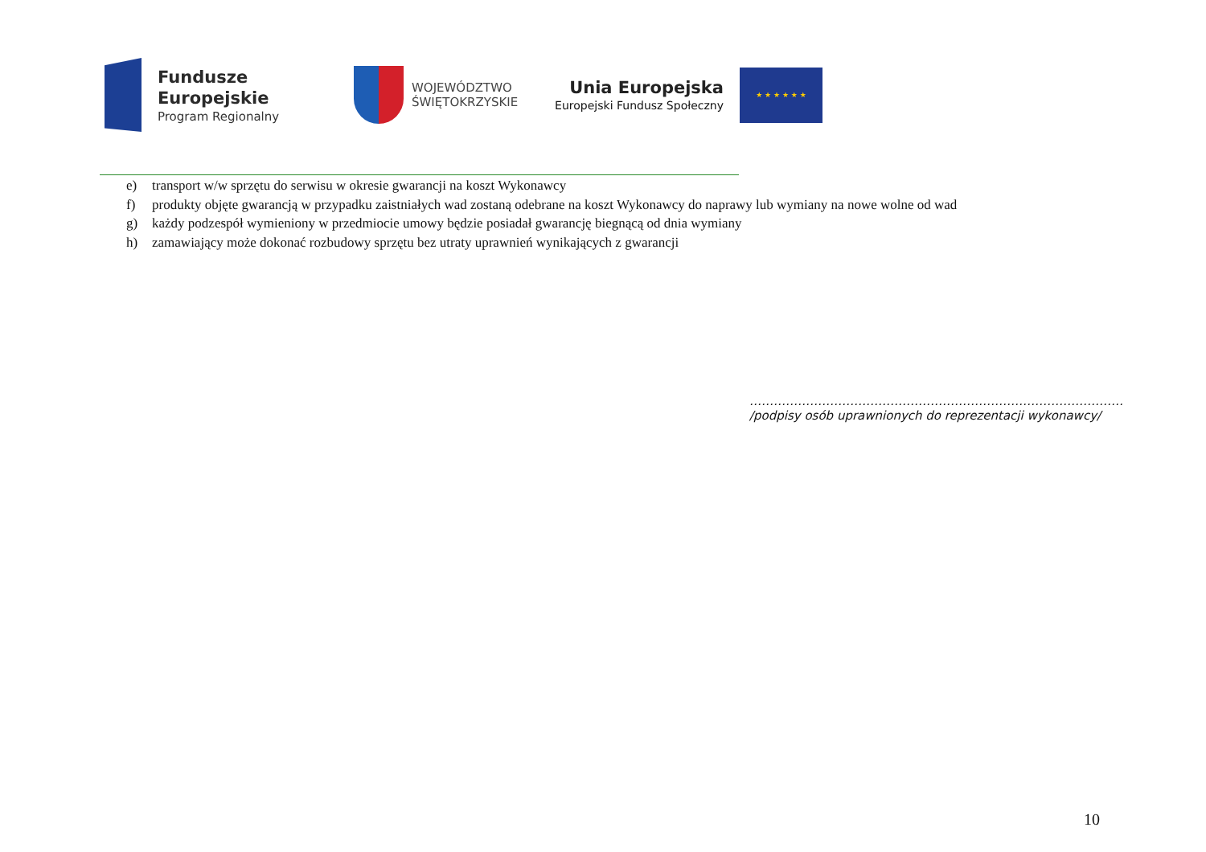Fundusze
Europejskie
Program Regionalny
WOJEWÓDZTWO
ŚWIĘTOKRZYSKIE
Unia Europejska
Europejski Fundusz Społeczny
★ ★ ★ ★ ★ ★
e) transport w/w sprzętu do serwisu w okresie gwarancji na koszt Wykonawcy
f) produkty objęte gwarancją w przypadku zaistniałych wad zostaną odebrane na koszt Wykonawcy do naprawy lub wymiany na nowe wolne od wad
g) każdy podzespół wymieniony w przedmiocie umowy będzie posiadał gwarancję biegnącą od dnia wymiany
h) zamawiający może dokonać rozbudowy sprzętu bez utraty uprawnień wynikających z gwarancji
…………………………………………………………………………………
/podpisy osób uprawnionych do reprezentacji wykonawcy/
10